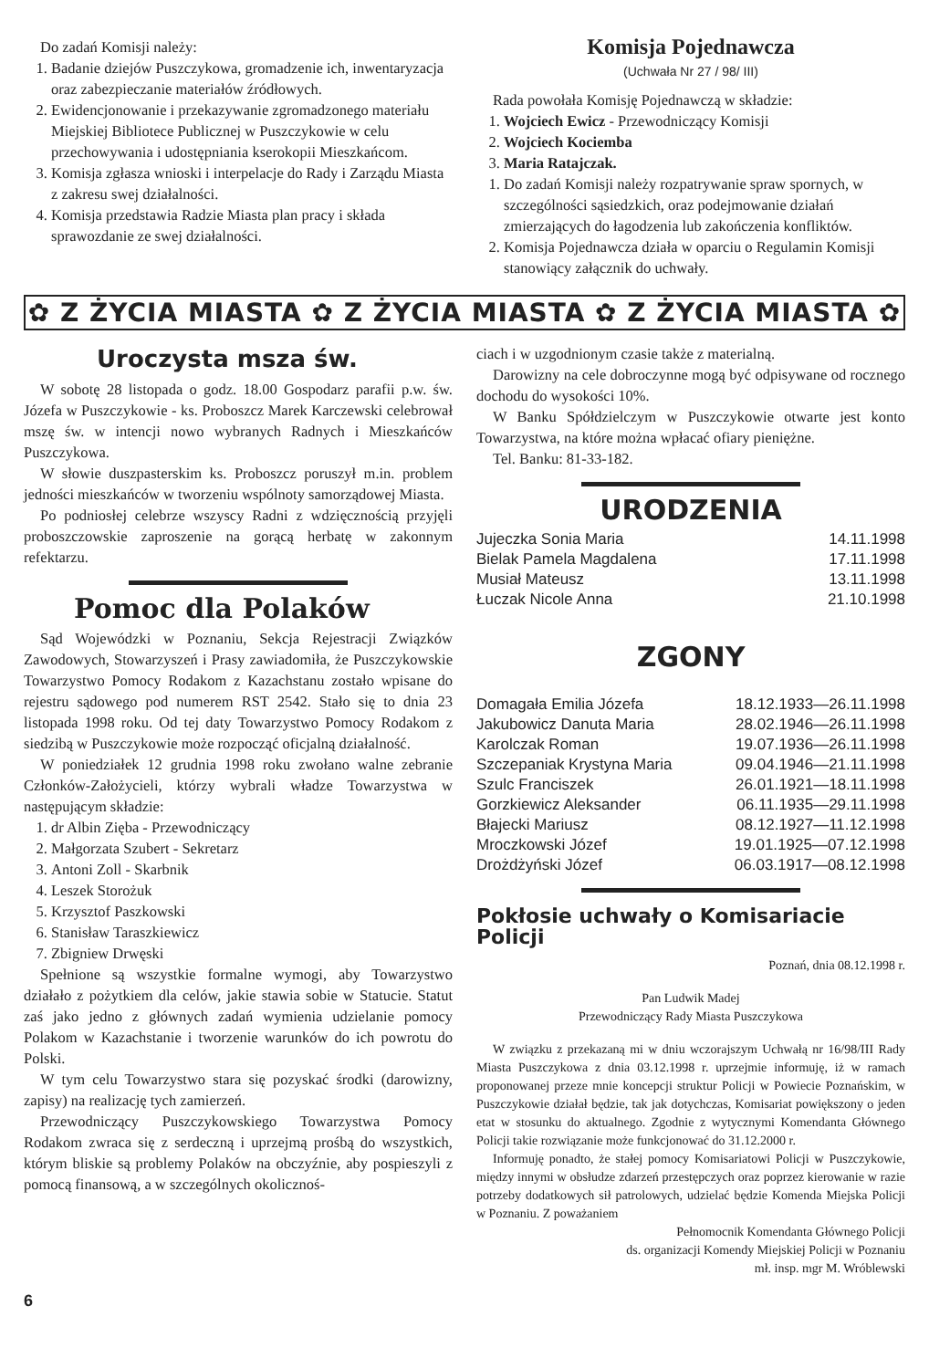Do zadań Komisji należy:
1. Badanie dziejów Puszczykowa, gromadzenie ich, inwentaryzacja oraz zabezpieczanie materiałów źródłowych.
2. Ewidencjonowanie i przekazywanie zgromadzonego materiału Miejskiej Bibliotece Publicznej w Puszczykowie w celu przechowywania i udostępniania kserokopii Mieszkańcom.
3. Komisja zgłasza wnioski i interpelacje do Rady i Zarządu Miasta z zakresu swej działalności.
4. Komisja przedstawia Radzie Miasta plan pracy i składa sprawozdanie ze swej działalności.
Komisja Pojednawcza
(Uchwała Nr 27 / 98/ III)
Rada powołała Komisję Pojednawczą w składzie:
1. Wojciech Ewicz - Przewodniczący Komisji
2. Wojciech Kociemba
3. Maria Ratajczak.
1. Do zadań Komisji należy rozpatrywanie spraw spornych, w szczególności sąsiedzkich, oraz podejmowanie działań zmierzających do łagodzenia lub zakończenia konfliktów.
2. Komisja Pojednawcza działa w oparciu o Regulamin Komisji stanowiący załącznik do uchwały.
✿ Z ŻYCIA MIASTA ✿ Z ŻYCIA MIASTA ✿ Z ŻYCIA MIASTA ✿
Uroczysta msza św.
W sobotę 28 listopada o godz. 18.00 Gospodarz parafii p.w. św. Józefa w Puszczykowie - ks. Proboszcz Marek Karczewski celebrował mszę św. w intencji nowo wybranych Radnych i Mieszkańców Puszczykowa.
W słowie duszpasterskim ks. Proboszcz poruszył m.in. problem jedności mieszkańców w tworzeniu wspólnoty samorządowej Miasta.
Po podniosłej celebrze wszyscy Radni z wdzięcznością przyjęli proboszczowskie zaproszenie na gorącą herbatę w zakonnym refektarzu.
Pomoc dla Polaków
Sąd Wojewódzki w Poznaniu, Sekcja Rejestracji Związków Zawodowych, Stowarzyszeń i Prasy zawiadomiła, że Puszczykowskie Towarzystwo Pomocy Rodakom z Kazachstanu zostało wpisane do rejestru sądowego pod numerem RST 2542. Stało się to dnia 23 listopada 1998 roku. Od tej daty Towarzystwo Pomocy Rodakom z siedzibą w Puszczykowie może rozpocząć oficjalną działalność.
W poniedziałek 12 grudnia 1998 roku zwołano walne zebranie Członków-Założycieli, którzy wybrali władze Towarzystwa w następującym składzie:
1. dr Albin Zięba - Przewodniczący
2. Małgorzata Szubert - Sekretarz
3. Antoni Zoll - Skarbnik
4. Leszek Storożuk
5. Krzysztof Paszkowski
6. Stanisław Taraszkiewicz
7. Zbigniew Drwęski
Spełnione są wszystkie formalne wymogi, aby Towarzystwo działało z pożytkiem dla celów, jakie stawia sobie w Statucie. Statut zaś jako jedno z głównych zadań wymienia udzielanie pomocy Polakom w Kazachstanie i tworzenie warunków do ich powrotu do Polski.
W tym celu Towarzystwo stara się pozyskać środki (darowizny, zapisy) na realizację tych zamierzeń.
Przewodniczący Puszczykowskiego Towarzystwa Pomocy Rodakom zwraca się z serdeczną i uprzejmą prośbą do wszystkich, którym bliskie są problemy Polaków na obczyźnie, aby pospieszyli z pomocą finansową, a w szczególnych okolicznoś-
ciach i w uzgodnionym czasie także z materialną.
Darowizny na cele dobroczynne mogą być odpisywane od rocznego dochodu do wysokości 10%.
W Banku Spółdzielczym w Puszczykowie otwarte jest konto Towarzystwa, na które można wpłacać ofiary pieniężne.
Tel. Banku: 81-33-182.
URODZENIA
| Jujeczka Sonia Maria | 14.11.1998 |
| Bielak Pamela Magdalena | 17.11.1998 |
| Musiał Mateusz | 13.11.1998 |
| Łuczak Nicole Anna | 21.10.1998 |
ZGONY
| Domagała Emilia Józefa | 18.12.1933—26.11.1998 |
| Jakubowicz Danuta Maria | 28.02.1946—26.11.1998 |
| Karolczak Roman | 19.07.1936—26.11.1998 |
| Szczepaniak Krystyna Maria | 09.04.1946—21.11.1998 |
| Szulc Franciszek | 26.01.1921—18.11.1998 |
| Gorzkiewicz Aleksander | 06.11.1935—29.11.1998 |
| Błajecki Mariusz | 08.12.1927—11.12.1998 |
| Mroczkowski Józef | 19.01.1925—07.12.1998 |
| Drożdżyński Józef | 06.03.1917—08.12.1998 |
Pokłosie uchwały o Komisariacie Policji
Poznań, dnia 08.12.1998 r.
Pan Ludwik Madej
Przewodniczący Rady Miasta Puszczykowa
W związku z przekazaną mi w dniu wczorajszym Uchwałą nr 16/98/III Rady Miasta Puszczykowa z dnia 03.12.1998 r. uprzejmie informuję, iż w ramach proponowanej przeze mnie koncepcji struktur Policji w Powiecie Poznańskim, w Puszczykowie działał będzie, tak jak dotychczas, Komisariat powiększony o jeden etat w stosunku do aktualnego. Zgodnie z wytycznymi Komendanta Głównego Policji takie rozwiązanie może funkcjonować do 31.12.2000 r.
Informuję ponadto, że stałej pomocy Komisariatowi Policji w Puszczykowie, między innymi w obsłudze zdarzeń przestępczych oraz poprzez kierowanie w razie potrzeby dodatkowych sił patrolowych, udzielać będzie Komenda Miejska Policji w Poznaniu. Z poważaniem
Pełnomocnik Komendanta Głównego Policji
ds. organizacji Komendy Miejskiej Policji w Poznaniu
mł. insp. mgr M. Wróblewski
6